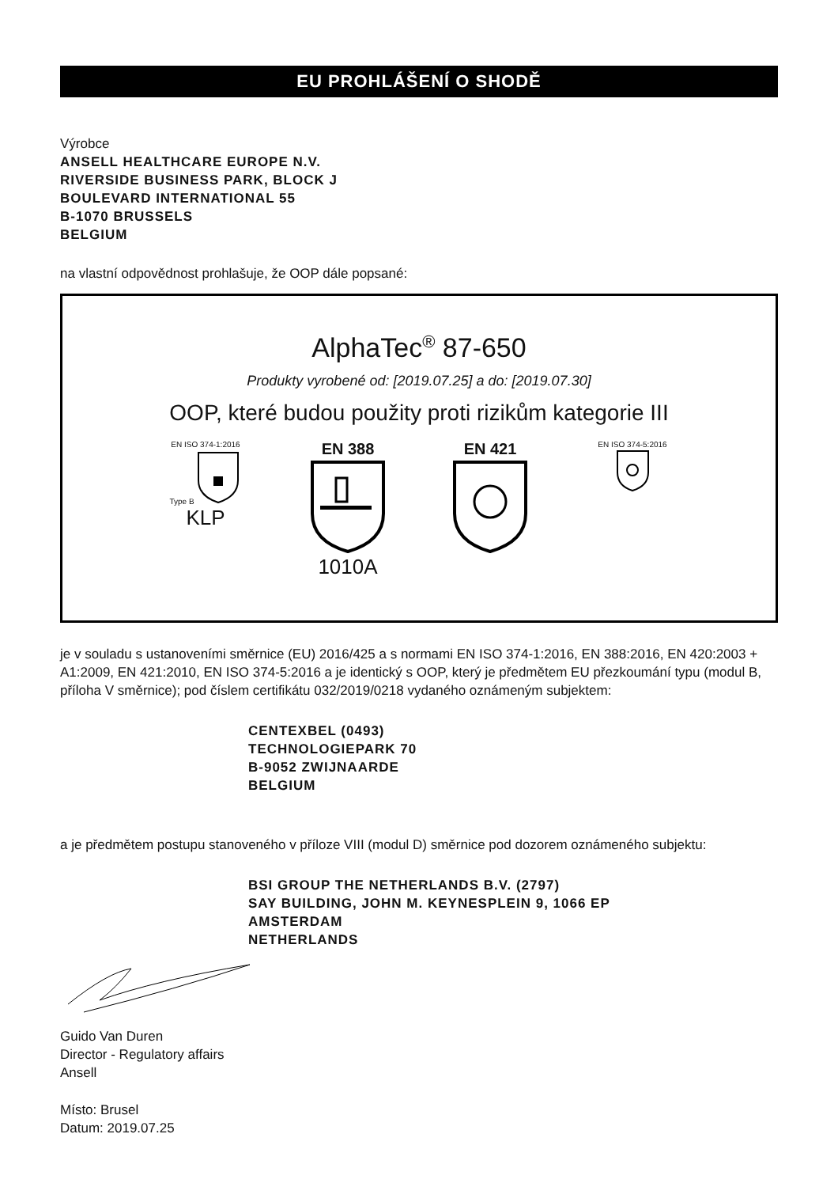EU PROHLÁŠENÍ O SHODĚ
Výrobce
ANSELL HEALTHCARE EUROPE N.V.
RIVERSIDE BUSINESS PARK, BLOCK J
BOULEVARD INTERNATIONAL 55
B-1070 BRUSSELS
BELGIUM
na vlastní odpovědnost prohlašuje, že OOP dále popsané:
AlphaTec<sup>®</sup> 87-650
Produkty vyrobené od: [2019.07.25] a do: [2019.07.30]
OOP, které budou použity proti rizikům kategorie III
EN ISO 374-1:2016
Type B
KLP
EN 388
1010A
EN 421
EN ISO 374-5:2016
je v souladu s ustanoveními směrnice (EU) 2016/425 a s normami EN ISO 374-1:2016, EN 388:2016, EN 420:2003 + A1:2009, EN 421:2010, EN ISO 374-5:2016 a je identický s OOP, který je předmětem EU přezkoumání typu (modul B, příloha V směrnice); pod číslem certifikátu 032/2019/0218 vydaného oznámeným subjektem:
CENTEXBEL (0493)
TECHNOLOGIEPARK 70
B-9052 ZWIJNAARDE
BELGIUM
a je předmětem postupu stanoveného v příloze VIII (modul D) směrnice pod dozorem oznámeného subjektu:
BSI GROUP THE NETHERLANDS B.V. (2797)
SAY BUILDING, JOHN M. KEYNESPLEIN 9, 1066 EP
AMSTERDAM
NETHERLANDS
Guido Van Duren
Director - Regulatory affairs
Ansell
Místo: Brusel
Datum: 2019.07.25